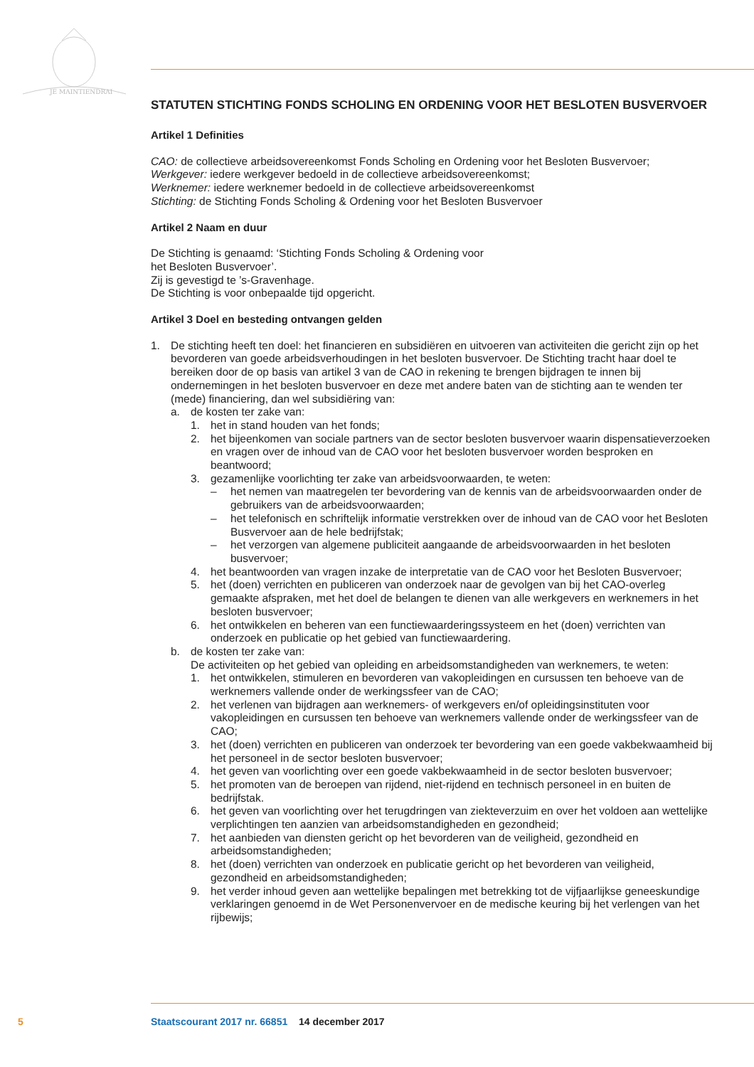JE MAINTIENDRAI
STATUTEN STICHTING FONDS SCHOLING EN ORDENING VOOR HET BESLOTEN BUSVERVOER
Artikel 1 Definities
CAO: de collectieve arbeidsovereenkomst Fonds Scholing en Ordening voor het Besloten Busvervoer;
Werkgever: iedere werkgever bedoeld in de collectieve arbeidsovereenkomst;
Werknemer: iedere werknemer bedoeld in de collectieve arbeidsovereenkomst
Stichting: de Stichting Fonds Scholing & Ordening voor het Besloten Busvervoer
Artikel 2 Naam en duur
De Stichting is genaamd: ‘Stichting Fonds Scholing & Ordening voor
het Besloten Busvervoer’.
Zij is gevestigd te ’s-Gravenhage.
De Stichting is voor onbepaalde tijd opgericht.
Artikel 3 Doel en besteding ontvangen gelden
1. De stichting heeft ten doel: het financieren en subsidiëren en uitvoeren van activiteiten die gericht zijn op het bevorderen van goede arbeidsverhoudingen in het besloten busvervoer. De Stichting tracht haar doel te bereiken door de op basis van artikel 3 van de CAO in rekening te brengen bijdragen te innen bij ondernemingen in het besloten busvervoer en deze met andere baten van de stichting aan te wenden ter (mede) financiering, dan wel subsidiëring van:
a. de kosten ter zake van:
1. het in stand houden van het fonds;
2. het bijeenkomen van sociale partners van de sector besloten busvervoer waarin dispensatieverzoeken en vragen over de inhoud van de CAO voor het besloten busvervoer worden besproken en beantwoord;
3. gezamenlijke voorlichting ter zake van arbeidsvoorwaarden, te weten:
– het nemen van maatregelen ter bevordering van de kennis van de arbeidsvoorwaarden onder de gebruikers van de arbeidsvoorwaarden;
– het telefonisch en schriftelijk informatie verstrekken over de inhoud van de CAO voor het Besloten Busvervoer aan de hele bedrijfstak;
– het verzorgen van algemene publiciteit aangaande de arbeidsvoorwaarden in het besloten busvervoer;
4. het beantwoorden van vragen inzake de interpretatie van de CAO voor het Besloten Busvervoer;
5. het (doen) verrichten en publiceren van onderzoek naar de gevolgen van bij het CAO-overleg gemaakte afspraken, met het doel de belangen te dienen van alle werkgevers en werknemers in het besloten busvervoer;
6. het ontwikkelen en beheren van een functiewaarderingssysteem en het (doen) verrichten van onderzoek en publicatie op het gebied van functiewaardering.
b. de kosten ter zake van:
De activiteiten op het gebied van opleiding en arbeidsomstandigheden van werknemers, te weten:
1. het ontwikkelen, stimuleren en bevorderen van vakopleidingen en cursussen ten behoeve van de werknemers vallende onder de werkingssfeer van de CAO;
2. het verlenen van bijdragen aan werknemers- of werkgevers en/of opleidingsinstituten voor vakopleidingen en cursussen ten behoeve van werknemers vallende onder de werkingssfeer van de CAO;
3. het (doen) verrichten en publiceren van onderzoek ter bevordering van een goede vakbekwaamheid bij het personeel in de sector besloten busvervoer;
4. het geven van voorlichting over een goede vakbekwaamheid in de sector besloten busvervoer;
5. het promoten van de beroepen van rijdend, niet-rijdend en technisch personeel in en buiten de bedrijfstak.
6. het geven van voorlichting over het terugdringen van ziekteverzuim en over het voldoen aan wettelijke verplichtingen ten aanzien van arbeidsomstandigheden en gezondheid;
7. het aanbieden van diensten gericht op het bevorderen van de veiligheid, gezondheid en arbeidsomstandigheden;
8. het (doen) verrichten van onderzoek en publicatie gericht op het bevorderen van veiligheid, gezondheid en arbeidsomstandigheden;
9. het verder inhoud geven aan wettelijke bepalingen met betrekking tot de vijfjaarlijkse geneeskundige verklaringen genoemd in de Wet Personenvervoer en de medische keuring bij het verlengen van het rijbewijs;
5 Staatscourant 2017 nr. 66851 14 december 2017